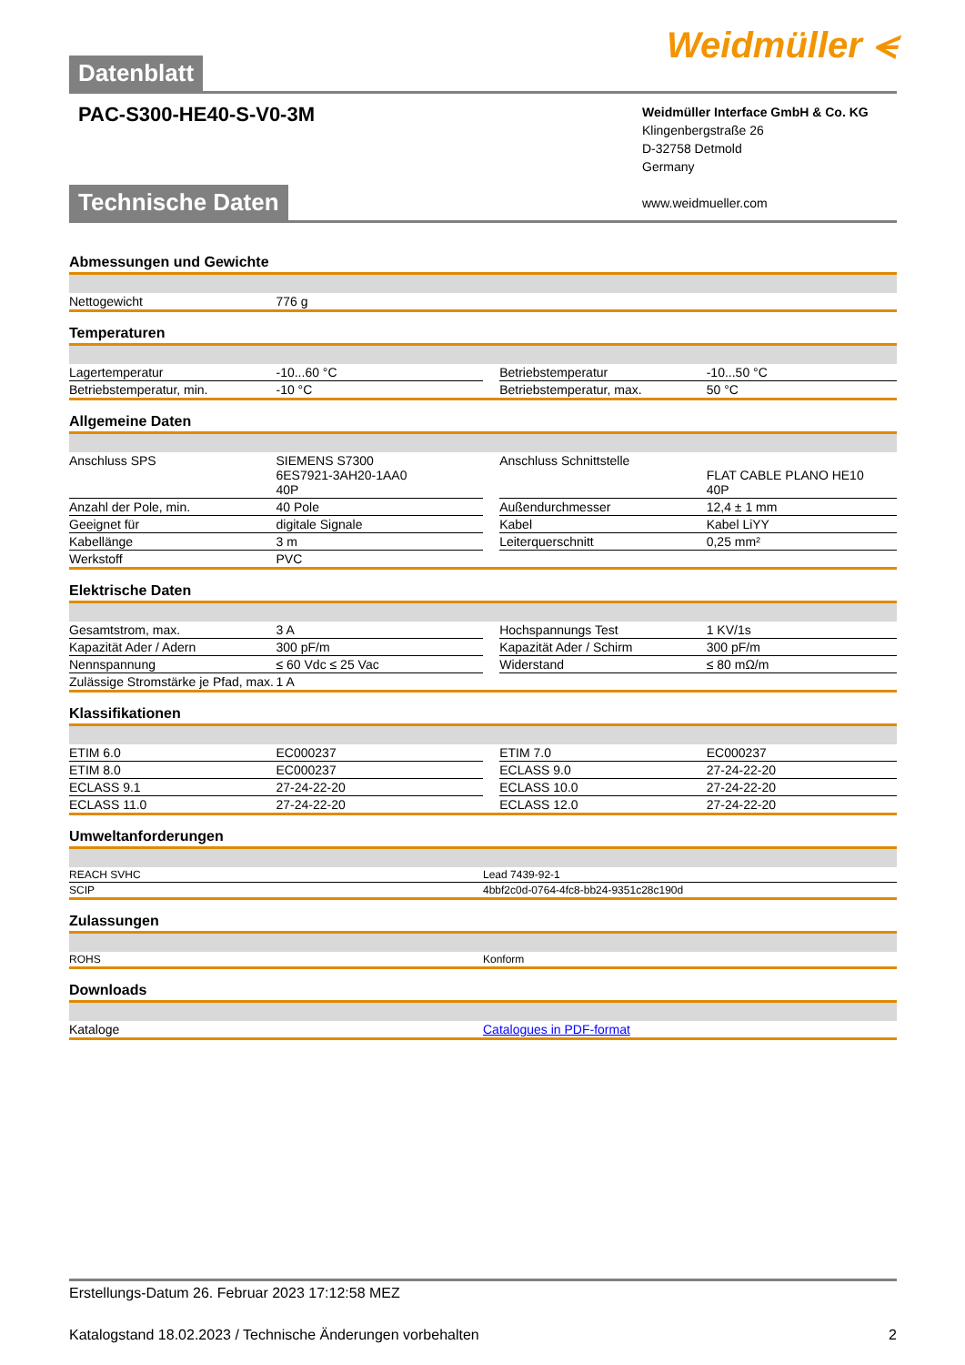Datenblatt Weidmüller ⪪
PAC-S300-HE40-S-V0-3M
Weidmüller Interface GmbH & Co. KG
Klingenbergstraße 26
D-32758 Detmold
Germany
www.weidmueller.com
Technische Daten
Abmessungen und Gewichte
| Nettogewicht | 776 g | | | |
Temperaturen
| Lagertemperatur | -10...60 °C | | Betriebstemperatur | -10...50 °C |
| Betriebstemperatur, min. | -10 °C | | Betriebstemperatur, max. | 50 °C |
Allgemeine Daten
| Anschluss SPS | SIEMENS S7300 6ES7921-3AH20-1AA0 40P | | Anschluss Schnittstelle | FLAT CABLE PLANO HE10 40P |
| Anzahl der Pole, min. | 40 Pole | | Außendurchmesser | 12,4 ± 1 mm |
| Geeignet für | digitale Signale | | Kabel | Kabel LiYY |
| Kabellänge | 3 m | | Leiterquerschnitt | 0,25 mm² |
| Werkstoff | PVC | | | |
Elektrische Daten
| Gesamtstrom, max. | 3 A | | Hochspannungs Test | 1 KV/1s |
| Kapazität Ader / Adern | 300 pF/m | | Kapazität Ader / Schirm | 300 pF/m |
| Nennspannung | ≤ 60 Vdc ≤ 25 Vac | | Widerstand | ≤ 80 mΩ/m |
| Zulässige Stromstärke je Pfad, max. | 1 A | | | |
Klassifikationen
| ETIM 6.0 | EC000237 | | ETIM 7.0 | EC000237 |
| ETIM 8.0 | EC000237 | | ECLASS 9.0 | 27-24-22-20 |
| ECLASS 9.1 | 27-24-22-20 | | ECLASS 10.0 | 27-24-22-20 |
| ECLASS 11.0 | 27-24-22-20 | | ECLASS 12.0 | 27-24-22-20 |
Umweltanforderungen
| REACH SVHC | Lead 7439-92-1 |
| SCIP | 4bbf2c0d-0764-4fc8-bb24-9351c28c190d |
Zulassungen
| ROHS | Konform |
Downloads
| Kataloge | Catalogues in PDF-format |
Erstellungs-Datum 26. Februar 2023 17:12:58 MEZ
Katalogstand 18.02.2023 / Technische Änderungen vorbehalten 2